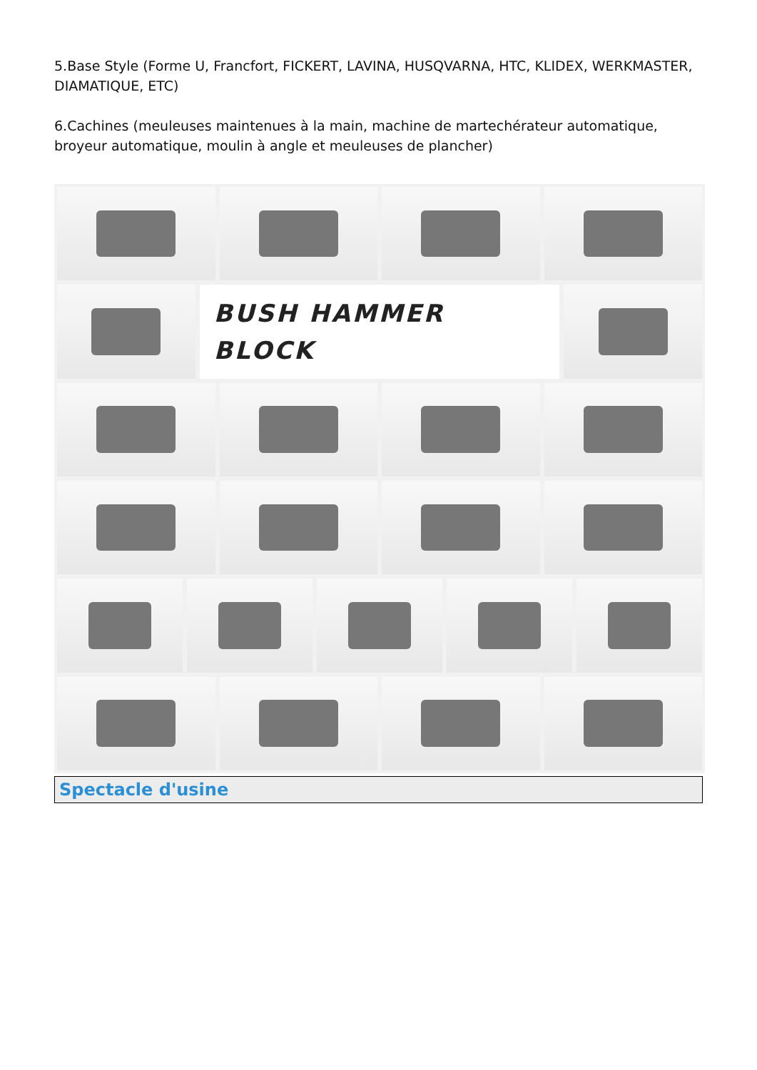5.Base Style (Forme U, Francfort, FICKERT, LAVINA, HUSQVARNA, HTC, KLIDEX, WERKMASTER, DIAMATIQUE, ETC)
6.Cachines (meuleuses maintenues à la main, machine de martechérateur automatique, broyeur automatique, moulin à angle et meuleuses de plancher)
BUSH HAMMER
BLOCK
Spectacle d'usine